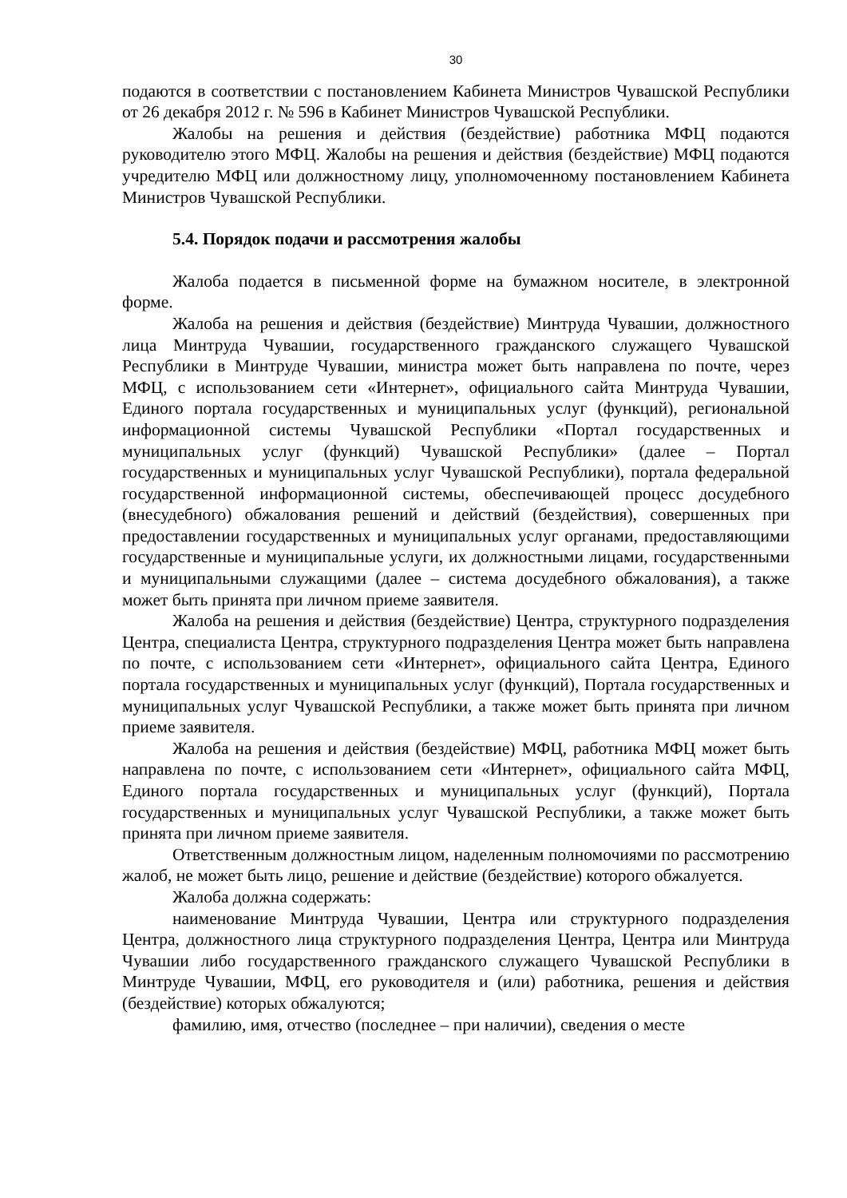30
подаются в соответствии с постановлением Кабинета Министров Чувашской Республики от 26 декабря 2012 г. № 596 в Кабинет Министров Чувашской Республики.
Жалобы на решения и действия (бездействие) работника МФЦ подаются руководителю этого МФЦ. Жалобы на решения и действия (бездействие) МФЦ подаются учредителю МФЦ или должностному лицу, уполномоченному постановлением Кабинета Министров Чувашской Республики.
5.4. Порядок подачи и рассмотрения жалобы
Жалоба подается в письменной форме на бумажном носителе, в электронной форме.
Жалоба на решения и действия (бездействие) Минтруда Чувашии, должностного лица Минтруда Чувашии, государственного гражданского служащего Чувашской Республики в Минтруде Чувашии, министра может быть направлена по почте, через МФЦ, с использованием сети «Интернет», официального сайта Минтруда Чувашии, Единого портала государственных и муниципальных услуг (функций), региональной информационной системы Чувашской Республики «Портал государственных и муниципальных услуг (функций) Чувашской Республики» (далее – Портал государственных и муниципальных услуг Чувашской Республики), портала федеральной государственной информационной системы, обеспечивающей процесс досудебного (внесудебного) обжалования решений и действий (бездействия), совершенных при предоставлении государственных и муниципальных услуг органами, предоставляющими государственные и муниципальные услуги, их должностными лицами, государственными и муниципальными служащими (далее – система досудебного обжалования), а также может быть принята при личном приеме заявителя.
Жалоба на решения и действия (бездействие) Центра, структурного подразделения Центра, специалиста Центра, структурного подразделения Центра может быть направлена по почте, с использованием сети «Интернет», официального сайта Центра, Единого портала государственных и муниципальных услуг (функций), Портала государственных и муниципальных услуг Чувашской Республики, а также может быть принята при личном приеме заявителя.
Жалоба на решения и действия (бездействие) МФЦ, работника МФЦ может быть направлена по почте, с использованием сети «Интернет», официального сайта МФЦ, Единого портала государственных и муниципальных услуг (функций), Портала государственных и муниципальных услуг Чувашской Республики, а также может быть принята при личном приеме заявителя.
Ответственным должностным лицом, наделенным полномочиями по рассмотрению жалоб, не может быть лицо, решение и действие (бездействие) которого обжалуется.
Жалоба должна содержать:
наименование Минтруда Чувашии, Центра или структурного подразделения Центра, должностного лица структурного подразделения Центра, Центра или Минтруда Чувашии либо государственного гражданского служащего Чувашской Республики в Минтруде Чувашии, МФЦ, его руководителя и (или) работника, решения и действия (бездействие) которых обжалуются;
фамилию, имя, отчество (последнее – при наличии), сведения о месте